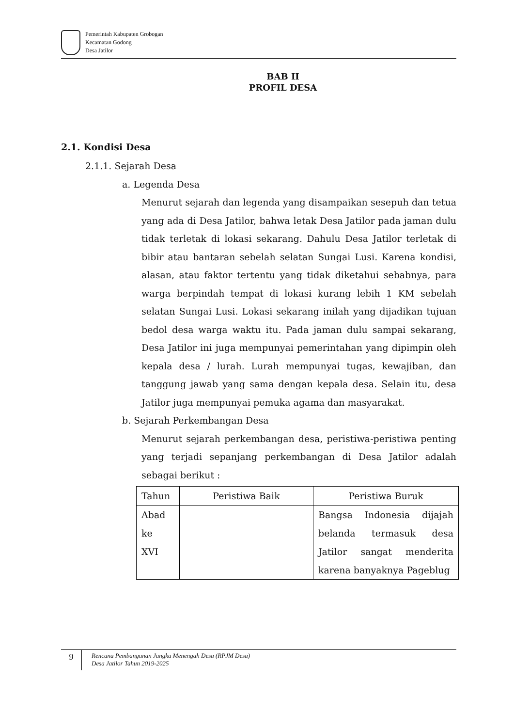Pemerintah Kabupaten Grobogan
Kecamatan Godong
Desa Jatilor
BAB II
PROFIL DESA
2.1. Kondisi Desa
2.1.1. Sejarah Desa
a. Legenda Desa
Menurut sejarah dan legenda yang disampaikan sesepuh dan tetua yang ada di Desa Jatilor, bahwa letak Desa Jatilor pada jaman dulu tidak terletak di lokasi sekarang. Dahulu Desa Jatilor terletak di bibir atau bantaran sebelah selatan Sungai Lusi. Karena kondisi, alasan, atau faktor tertentu yang tidak diketahui sebabnya, para warga berpindah tempat di lokasi kurang lebih 1 KM sebelah selatan Sungai Lusi. Lokasi sekarang inilah yang dijadikan tujuan bedol desa warga waktu itu. Pada jaman dulu sampai sekarang, Desa Jatilor ini juga mempunyai pemerintahan yang dipimpin oleh kepala desa / lurah. Lurah mempunyai tugas, kewajiban, dan tanggung jawab yang sama dengan kepala desa. Selain itu, desa Jatilor juga mempunyai pemuka agama dan masyarakat.
b. Sejarah Perkembangan Desa
Menurut sejarah perkembangan desa, peristiwa-peristiwa penting yang terjadi sepanjang perkembangan di Desa Jatilor adalah sebagai berikut :
| Tahun | Peristiwa Baik | Peristiwa Buruk |
| Abad ke XVI | | Bangsa Indonesia dijajah belanda termasuk desa Jatilor sangat menderita karena banyaknya Pageblug |
9
Rencana Pembangunan Jangka Menengah Desa (RPJM Desa)
Desa Jatilor Tahun 2019-2025